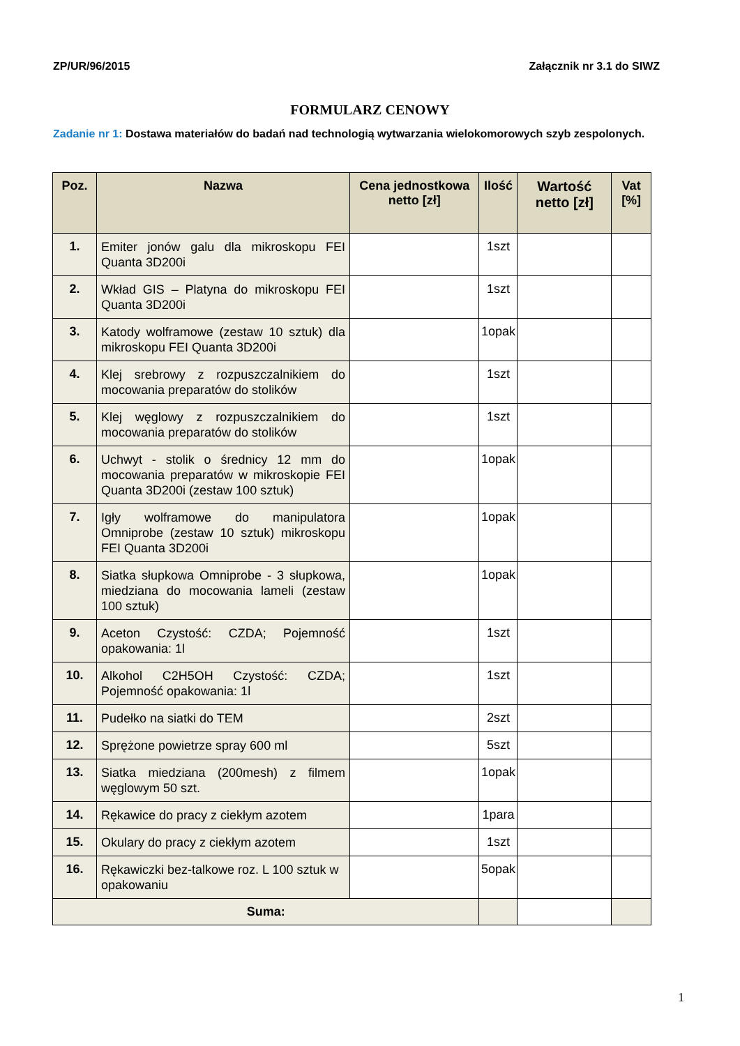ZP/UR/96/2015 Załącznik nr 3.1 do SIWZ
FORMULARZ CENOWY
Zadanie nr 1: Dostawa materiałów do badań nad technologią wytwarzania wielokomorowych szyb zespolonych.
| Poz. | Nazwa | Cena jednostkowa netto [zł] | Ilość | Wartość netto [zł] | Vat [%] |
| --- | --- | --- | --- | --- | --- |
| 1. | Emiter jonów galu dla mikroskopu FEI Quanta 3D200i | | 1szt | | |
| 2. | Wkład GIS – Platyna do mikroskopu FEI Quanta 3D200i | | 1szt | | |
| 3. | Katody wolframowe (zestaw 10 sztuk) dla mikroskopu FEI Quanta 3D200i | | 1opak | | |
| 4. | Klej srebrowy z rozpuszczalnikiem do mocowania preparatów do stolików | | 1szt | | |
| 5. | Klej węglowy z rozpuszczalnikiem do mocowania preparatów do stolików | | 1szt | | |
| 6. | Uchwyt - stolik o średnicy 12 mm do mocowania preparatów w mikroskopie FEI Quanta 3D200i (zestaw 100 sztuk) | | 1opak | | |
| 7. | Igły wolframowe do manipulatora Omniprobe (zestaw 10 sztuk) mikroskopu FEI Quanta 3D200i | | 1opak | | |
| 8. | Siatka słupkowa Omniprobe - 3 słupkowa, miedziana do mocowania lameli (zestaw 100 sztuk) | | 1opak | | |
| 9. | Aceton Czystość: CZDA; Pojemność opakowania: 1l | | 1szt | | |
| 10. | Alkohol C2H5OH Czystość: CZDA; Pojemność opakowania: 1l | | 1szt | | |
| 11. | Pudełko na siatki do TEM | | 2szt | | |
| 12. | Sprężone powietrze spray 600 ml | | 5szt | | |
| 13. | Siatka miedziana (200mesh) z filmem węglowym 50 szt. | | 1opak | | |
| 14. | Rękawice do pracy z ciekłym azotem | | 1para | | |
| 15. | Okulary do pracy z ciekłym azotem | | 1szt | | |
| 16. | Rękawiczki bez-talkowe roz. L 100 sztuk w opakowaniu | | 5opak | | |
| Suma: | | | | | |
1